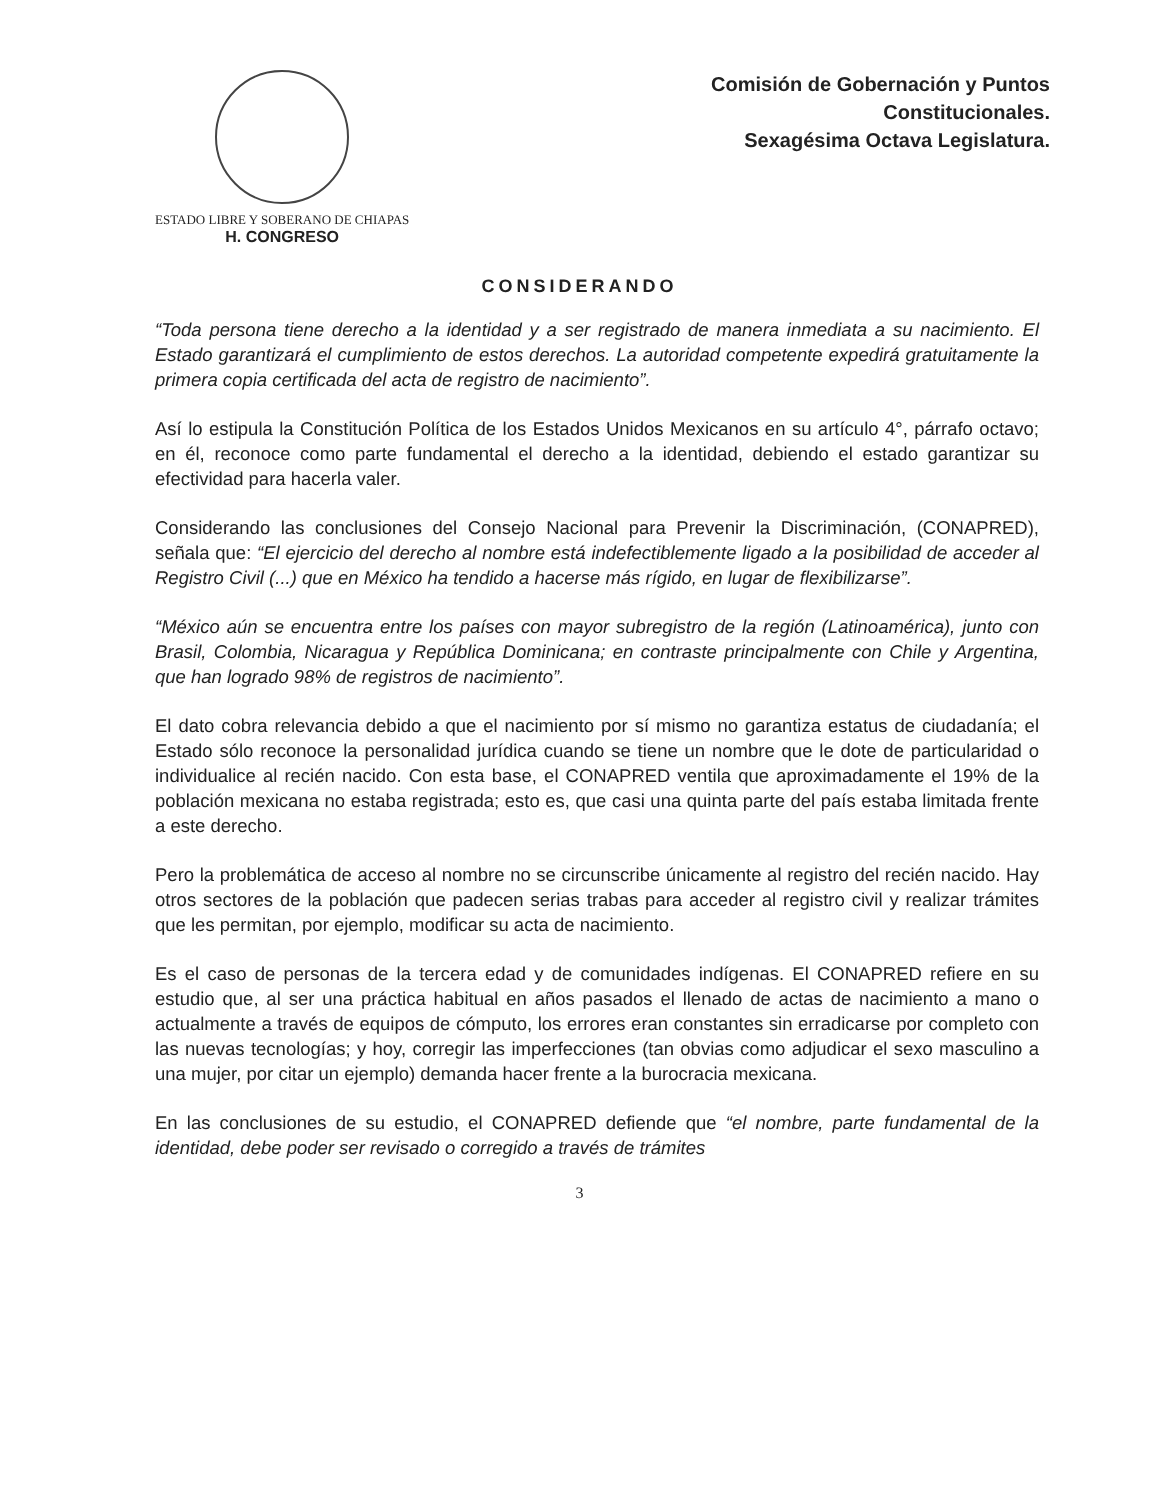ESTADO LIBRE Y SOBERANO DE CHIAPAS
H. CONGRESO
Comisión de Gobernación y Puntos
Constitucionales.
Sexagésima Octava Legislatura.
CONSIDERANDO
“Toda persona tiene derecho a la identidad y a ser registrado de manera inmediata a su nacimiento. El Estado garantizará el cumplimiento de estos derechos. La autoridad competente expedirá gratuitamente la primera copia certificada del acta de registro de nacimiento”.
Así lo estipula la Constitución Política de los Estados Unidos Mexicanos en su artículo 4°, párrafo octavo; en él, reconoce como parte fundamental el derecho a la identidad, debiendo el estado garantizar su efectividad para hacerla valer.
Considerando las conclusiones del Consejo Nacional para Prevenir la Discriminación, (CONAPRED), señala que: “El ejercicio del derecho al nombre está indefectiblemente ligado a la posibilidad de acceder al Registro Civil (...) que en México ha tendido a hacerse más rígido, en lugar de flexibilizarse”.
“México aún se encuentra entre los países con mayor subregistro de la región (Latinoamérica), junto con Brasil, Colombia, Nicaragua y República Dominicana; en contraste principalmente con Chile y Argentina, que han logrado 98% de registros de nacimiento”.
El dato cobra relevancia debido a que el nacimiento por sí mismo no garantiza estatus de ciudadanía; el Estado sólo reconoce la personalidad jurídica cuando se tiene un nombre que le dote de particularidad o individualice al recién nacido. Con esta base, el CONAPRED ventila que aproximadamente el 19% de la población mexicana no estaba registrada; esto es, que casi una quinta parte del país estaba limitada frente a este derecho.
Pero la problemática de acceso al nombre no se circunscribe únicamente al registro del recién nacido. Hay otros sectores de la población que padecen serias trabas para acceder al registro civil y realizar trámites que les permitan, por ejemplo, modificar su acta de nacimiento.
Es el caso de personas de la tercera edad y de comunidades indígenas. El CONAPRED refiere en su estudio que, al ser una práctica habitual en años pasados el llenado de actas de nacimiento a mano o actualmente a través de equipos de cómputo, los errores eran constantes sin erradicarse por completo con las nuevas tecnologías; y hoy, corregir las imperfecciones (tan obvias como adjudicar el sexo masculino a una mujer, por citar un ejemplo) demanda hacer frente a la burocracia mexicana.
En las conclusiones de su estudio, el CONAPRED defiende que “el nombre, parte fundamental de la identidad, debe poder ser revisado o corregido a través de trámites
3